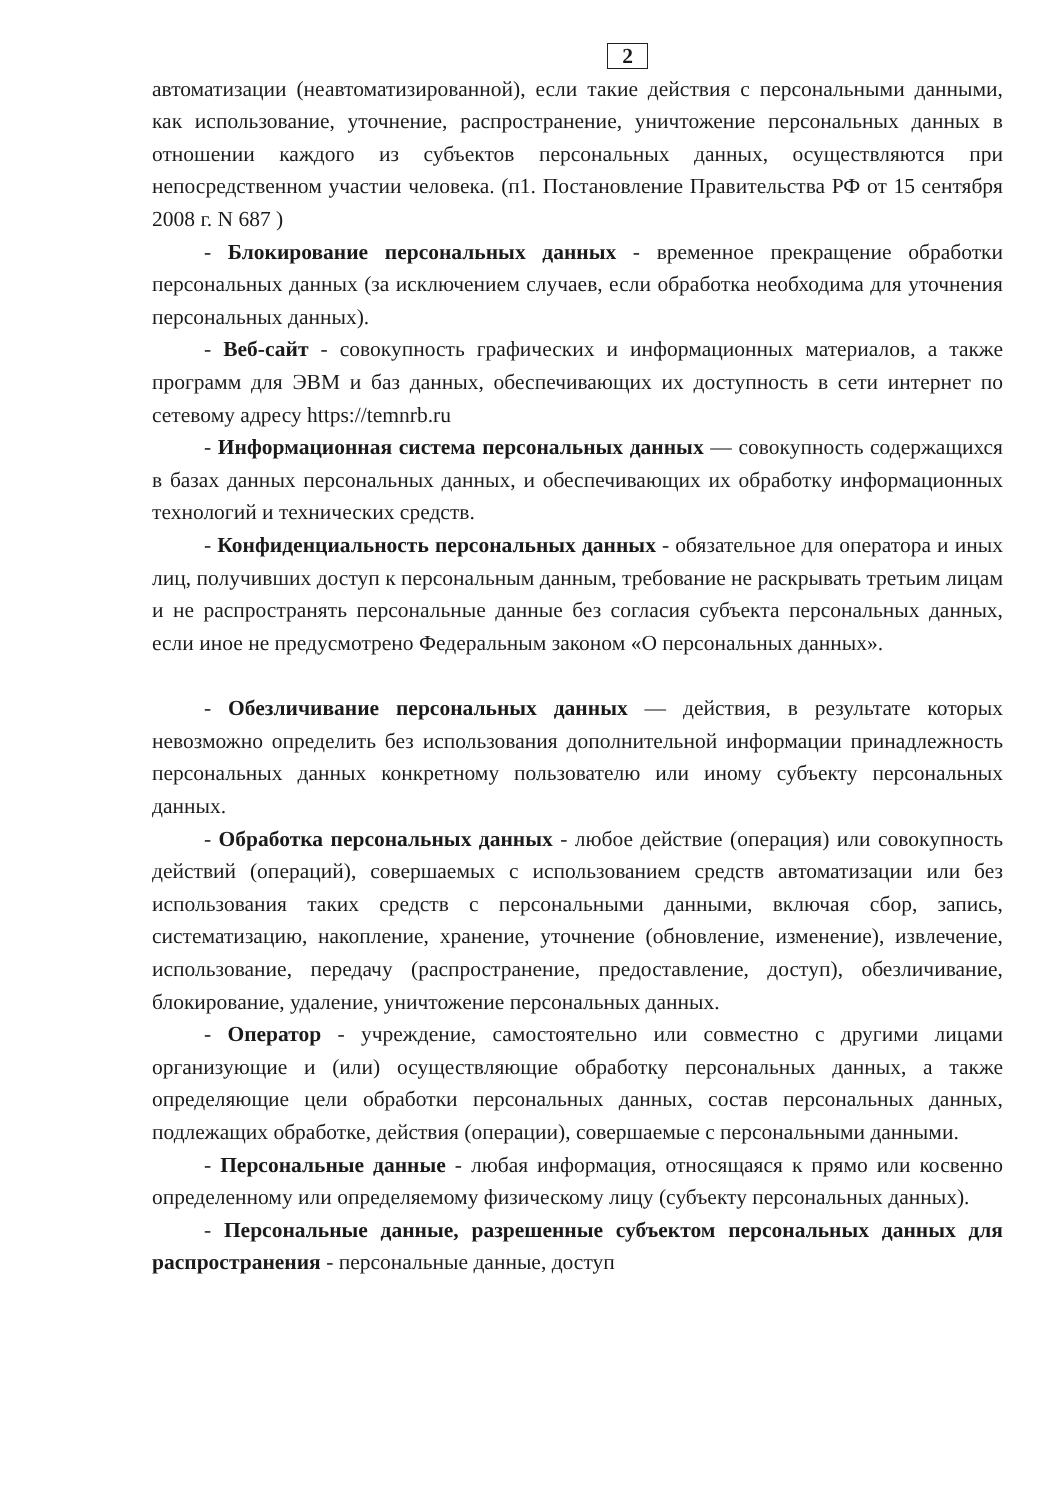2
автоматизации (неавтоматизированной), если такие действия с персональными данными, как использование, уточнение, распространение, уничтожение персональных данных в отношении каждого из субъектов персональных данных, осуществляются при непосредственном участии человека. (п1. Постановление Правительства РФ от 15 сентября 2008 г. N 687 )
- Блокирование персональных данных - временное прекращение обработки персональных данных (за исключением случаев, если обработка необходима для уточнения персональных данных).
- Веб-сайт - совокупность графических и информационных материалов, а также программ для ЭВМ и баз данных, обеспечивающих их доступность в сети интернет по сетевому адресу https://temnrb.ru
- Информационная система персональных данных — совокупность содержащихся в базах данных персональных данных, и обеспечивающих их обработку информационных технологий и технических средств.
- Конфиденциальность персональных данных - обязательное для оператора и иных лиц, получивших доступ к персональным данным, требование не раскрывать третьим лицам и не распространять персональные данные без согласия субъекта персональных данных, если иное не предусмотрено Федеральным законом «О персональных данных».
- Обезличивание персональных данных — действия, в результате которых невозможно определить без использования дополнительной информации принадлежность персональных данных конкретному пользователю или иному субъекту персональных данных.
- Обработка персональных данных - любое действие (операция) или совокупность действий (операций), совершаемых с использованием средств автоматизации или без использования таких средств с персональными данными, включая сбор, запись, систематизацию, накопление, хранение, уточнение (обновление, изменение), извлечение, использование, передачу (распространение, предоставление, доступ), обезличивание, блокирование, удаление, уничтожение персональных данных.
- Оператор - учреждение, самостоятельно или совместно с другими лицами организующие и (или) осуществляющие обработку персональных данных, а также определяющие цели обработки персональных данных, состав персональных данных, подлежащих обработке, действия (операции), совершаемые с персональными данными.
- Персональные данные - любая информация, относящаяся к прямо или косвенно определенному или определяемому физическому лицу (субъекту персональных данных).
- Персональные данные, разрешенные субъектом персональных данных для распространения - персональные данные, доступ